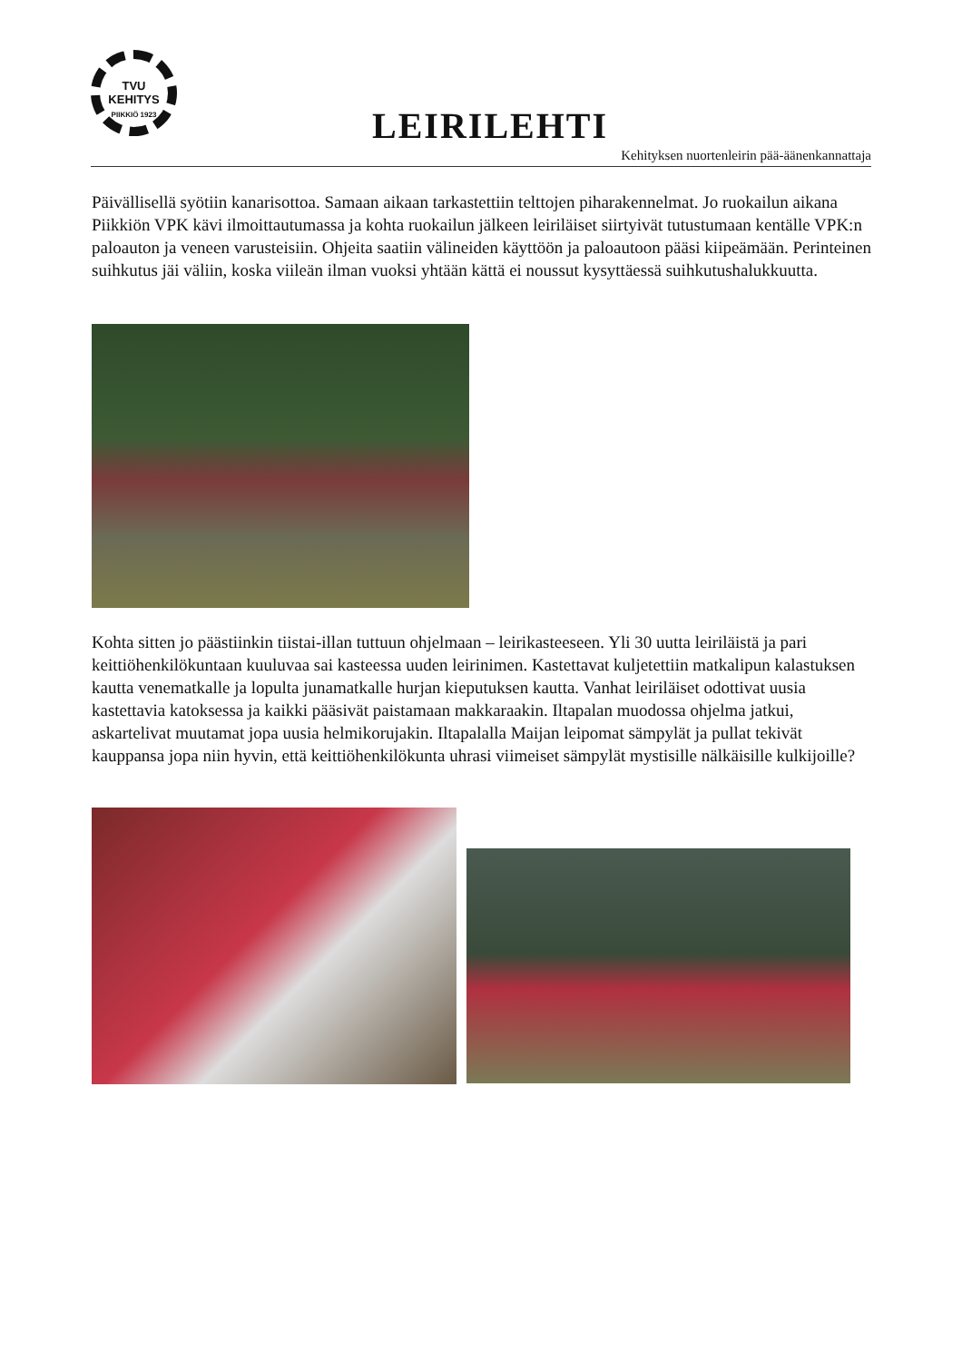TVU
KEHITYS
PIIKKIÖ 1923
LEIRILEHTI
Kehityksen nuortenleirin pää-äänenkannattaja
Päivällisellä syötiin kanarisottoa. Samaan aikaan tarkastettiin telttojen piharakennelmat. Jo ruokailun aikana Piikkiön VPK kävi ilmoittautumassa ja kohta ruokailun jälkeen leiriläiset siirtyivät tutustumaan kentälle VPK:n paloauton ja veneen varusteisiin. Ohjeita saatiin välineiden käyttöön ja paloautoon pääsi kiipeämään. Perinteinen suihkutus jäi väliin, koska viileän ilman vuoksi yhtään kättä ei noussut kysyttäessä suihkutushalukkuutta.
Kohta sitten jo päästiinkin tiistai-illan tuttuun ohjelmaan – leirikasteeseen. Yli 30 uutta leiriläistä ja pari keittiöhenkilökuntaan kuuluvaa sai kasteessa uuden leirinimen. Kastettavat kuljetettiin matkalipun kalastuksen kautta venematkalle ja lopulta junamatkalle hurjan kieputuksen kautta. Vanhat leiriläiset odottivat uusia kastettavia katoksessa ja kaikki pääsivät paistamaan makkaraakin. Iltapalan muodossa ohjelma jatkui, askartelivat muutamat jopa uusia helmikorujakin. Iltapalalla Maijan leipomat sämpylät ja pullat tekivät kauppansa jopa niin hyvin, että keittiöhenkilökunta uhrasi viimeiset sämpylät mystisille nälkäisille kulkijoille?